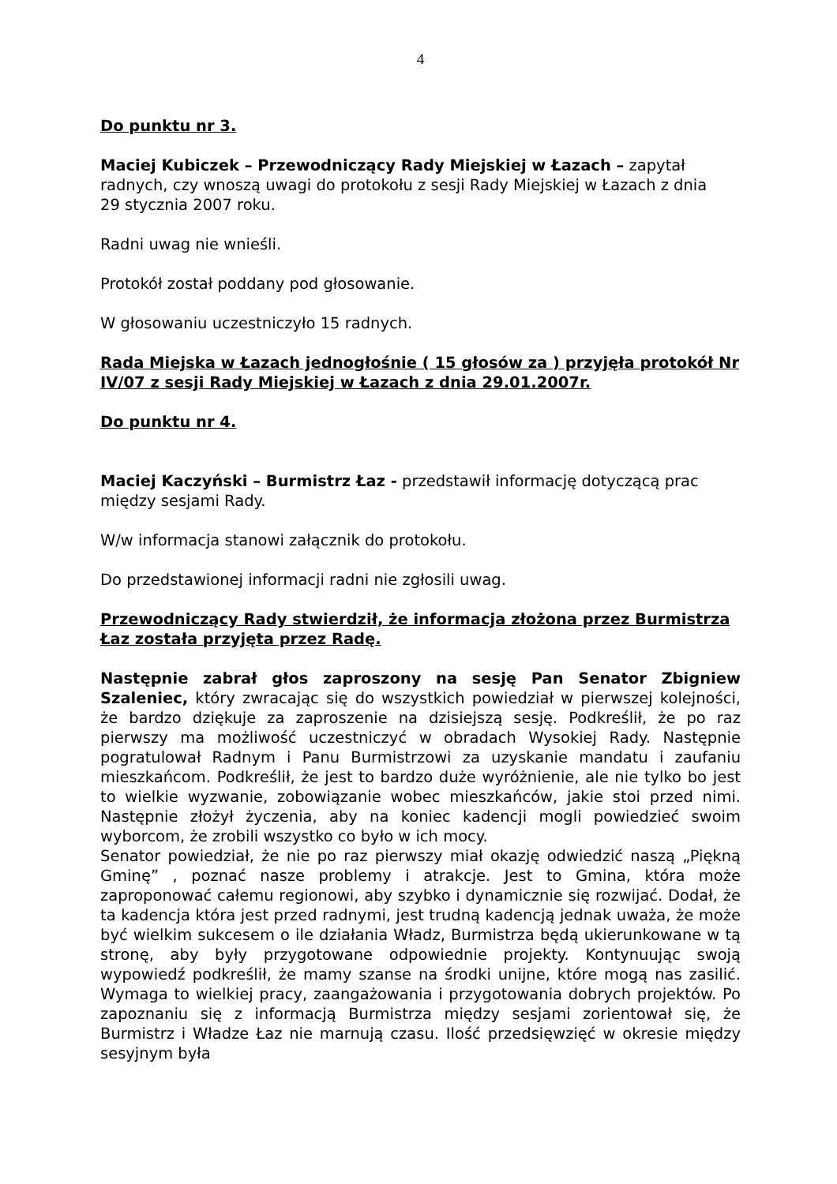4
Do punktu nr 3.
Maciej Kubiczek – Przewodniczący Rady Miejskiej w Łazach – zapytał radnych, czy wnoszą uwagi do protokołu z sesji Rady Miejskiej w Łazach z dnia
29 stycznia 2007 roku.
Radni uwag nie wnieśli.
Protokół został poddany pod głosowanie.
W głosowaniu uczestniczyło 15 radnych.
Rada Miejska w Łazach jednogłośnie ( 15 głosów za ) przyjęła protokół Nr IV/07 z sesji Rady Miejskiej w Łazach z dnia 29.01.2007r.
Do punktu nr 4.
Maciej Kaczyński – Burmistrz Łaz - przedstawił informację dotyczącą prac między sesjami Rady.
W/w informacja stanowi załącznik do protokołu.
Do przedstawionej informacji radni nie zgłosili uwag.
Przewodniczący Rady stwierdził, że informacja złożona przez Burmistrza Łaz została przyjęta przez Radę.
Następnie zabrał głos zaproszony na sesję Pan Senator Zbigniew Szaleniec, który zwracając się do wszystkich powiedział w pierwszej kolejności, że bardzo dziękuje za zaproszenie na dzisiejszą sesję. Podkreślił, że po raz pierwszy ma możliwość uczestniczyć w obradach Wysokiej Rady. Następnie pogratulował Radnym i Panu Burmistrzowi za uzyskanie mandatu i zaufaniu mieszkańcom. Podkreślił, że jest to bardzo duże wyróżnienie, ale nie tylko bo jest to wielkie wyzwanie, zobowiązanie wobec mieszkańców, jakie stoi przed nimi. Następnie złożył życzenia, aby na koniec kadencji mogli powiedzieć swoim wyborcom, że zrobili wszystko co było w ich mocy.
Senator powiedział, że nie po raz pierwszy miał okazję odwiedzić naszą „Piękną Gminę” , poznać nasze problemy i atrakcje. Jest to Gmina, która może zaproponować całemu regionowi, aby szybko i dynamicznie się rozwijać. Dodał, że ta kadencja która jest przed radnymi, jest trudną kadencją jednak uważa, że może być wielkim sukcesem o ile działania Władz, Burmistrza będą ukierunkowane w tą stronę, aby były przygotowane odpowiednie projekty. Kontynuując swoją wypowiedź podkreślił, że mamy szanse na środki unijne, które mogą nas zasilić. Wymaga to wielkiej pracy, zaangażowania i przygotowania dobrych projektów. Po zapoznaniu się z informacją Burmistrza między sesjami zorientował się, że Burmistrz i Władze Łaz nie marnują czasu. Ilość przedsięwzięć w okresie między sesyjnym była